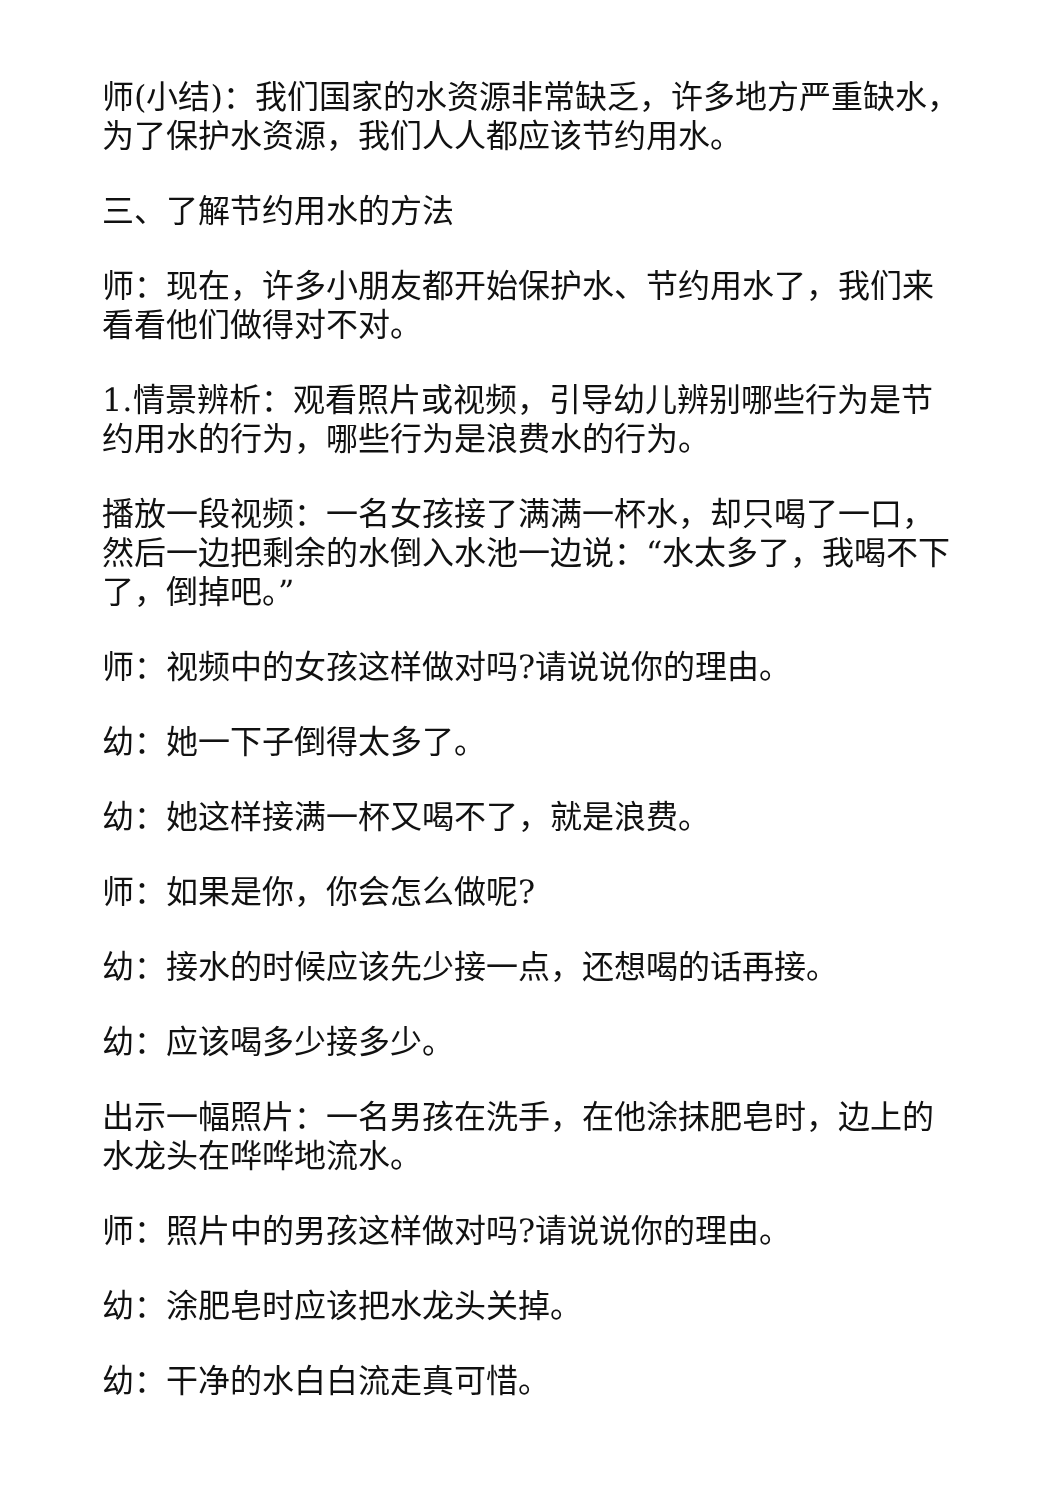师(小结)：我们国家的水资源非常缺乏，许多地方严重缺水，为了保护水资源，我们人人都应该节约用水。
三、了解节约用水的方法
师：现在，许多小朋友都开始保护水、节约用水了，我们来看看他们做得对不对。
1.情景辨析：观看照片或视频，引导幼儿辨别哪些行为是节约用水的行为，哪些行为是浪费水的行为。
播放一段视频：一名女孩接了满满一杯水，却只喝了一口，然后一边把剩余的水倒入水池一边说：“水太多了，我喝不下了，倒掉吧。”
师：视频中的女孩这样做对吗?请说说你的理由。
幼：她一下子倒得太多了。
幼：她这样接满一杯又喝不了，就是浪费。
师：如果是你，你会怎么做呢?
幼：接水的时候应该先少接一点，还想喝的话再接。
幼：应该喝多少接多少。
出示一幅照片：一名男孩在洗手，在他涂抹肥皂时，边上的水龙头在哗哗地流水。
师：照片中的男孩这样做对吗?请说说你的理由。
幼：涂肥皂时应该把水龙头关掉。
幼：干净的水白白流走真可惜。